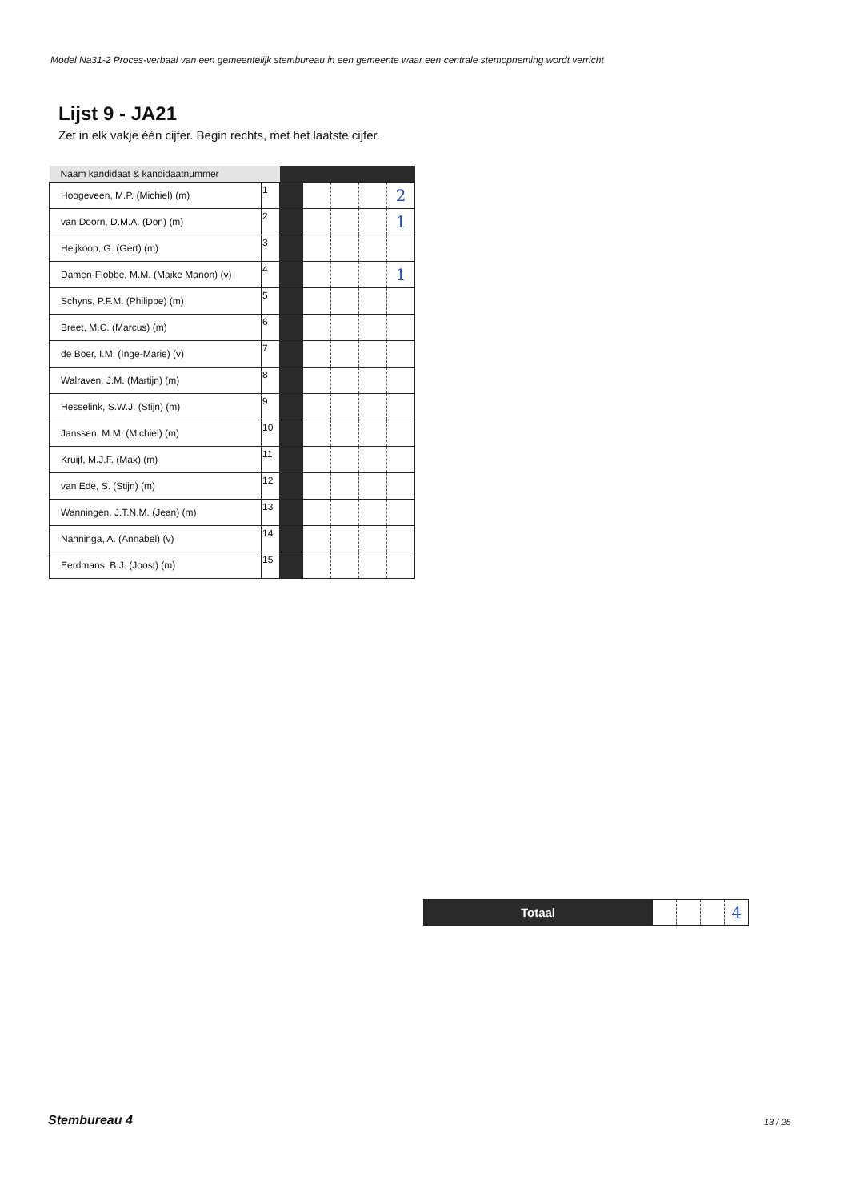Model Na31-2 Proces-verbaal van een gemeentelijk stembureau in een gemeente waar een centrale stemopneming wordt verricht
Lijst 9 - JA21
Zet in elk vakje één cijfer. Begin rechts, met het laatste cijfer.
| Naam kandidaat & kandidaatnummer | | | | | | |
| --- | --- | --- | --- | --- | --- | --- |
| Hoogeveen, M.P. (Michiel) (m) | 1 | | | | | 2 |
| van Doorn, D.M.A. (Don) (m) | 2 | | | | | 1 |
| Heijkoop, G. (Gert) (m) | 3 | | | | | |
| Damen-Flobbe, M.M. (Maike Manon) (v) | 4 | | | | | 1 |
| Schyns, P.F.M. (Philippe) (m) | 5 | | | | | |
| Breet, M.C. (Marcus) (m) | 6 | | | | | |
| de Boer, I.M. (Inge-Marie) (v) | 7 | | | | | |
| Walraven, J.M. (Martijn) (m) | 8 | | | | | |
| Hesselink, S.W.J. (Stijn) (m) | 9 | | | | | |
| Janssen, M.M. (Michiel) (m) | 10 | | | | | |
| Kruijf, M.J.F. (Max) (m) | 11 | | | | | |
| van Ede, S. (Stijn) (m) | 12 | | | | | |
| Wanningen, J.T.N.M. (Jean) (m) | 13 | | | | | |
| Nanninga, A. (Annabel) (v) | 14 | | | | | |
| Eerdmans, B.J. (Joost) (m) | 15 | | | | | |
| Totaal | | | | 4 |
Stembureau 4 13 / 25